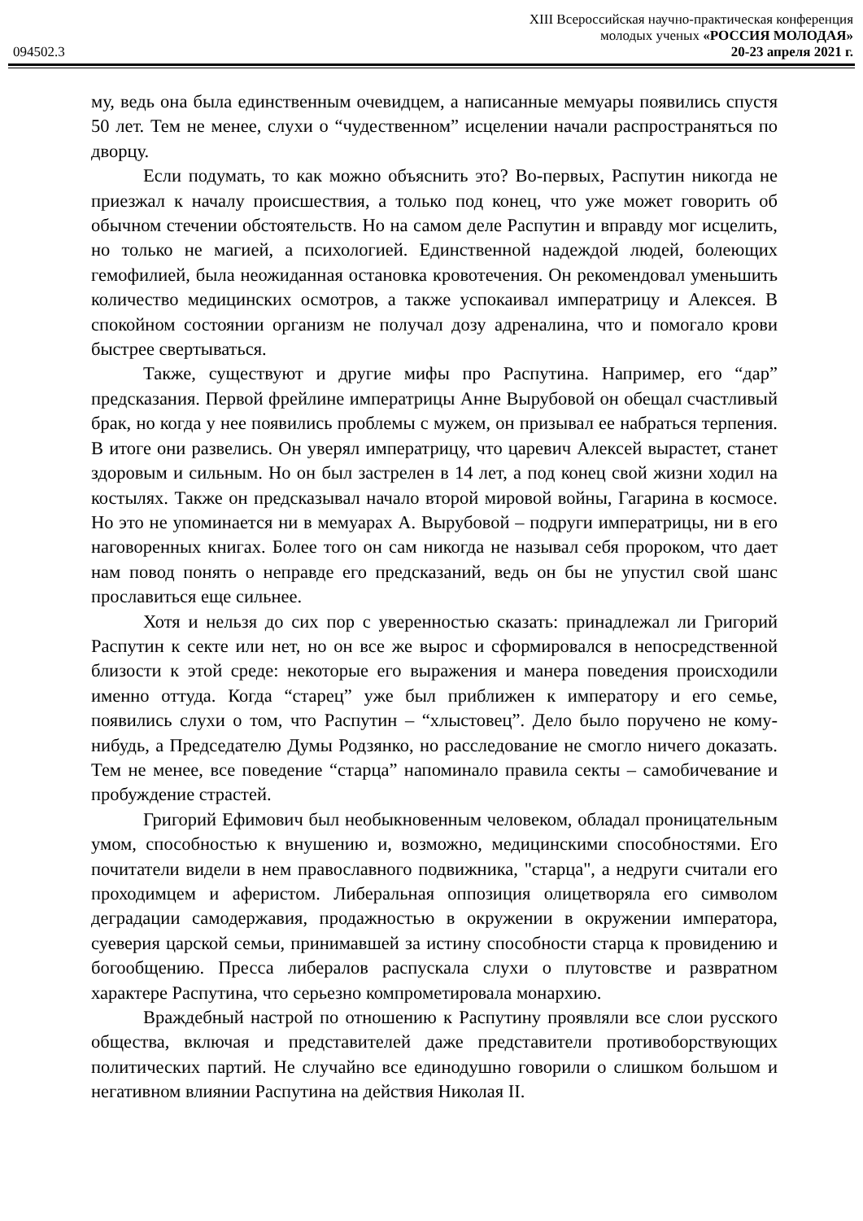XIII Всероссийская научно-практическая конференция
молодых ученых «РОССИЯ МОЛОДАЯ»
094502.3 20-23 апреля 2021 г.
му, ведь она была единственным очевидцем, а написанные мемуары появились спустя 50 лет. Тем не менее, слухи о “чудественном” исцелении начали распространяться по дворцу.
Если подумать, то как можно объяснить это? Во-первых, Распутин никогда не приезжал к началу происшествия, а только под конец, что уже может говорить об обычном стечении обстоятельств. Но на самом деле Распутин и вправду мог исцелить, но только не магией, а психологией. Единственной надеждой людей, болеющих гемофилией, была неожиданная остановка кровотечения. Он рекомендовал уменьшить количество медицинских осмотров, а также успокаивал императрицу и Алексея. В спокойном состоянии организм не получал дозу адреналина, что и помогало крови быстрее свертываться.
Также, существуют и другие мифы про Распутина. Например, его “дар” предсказания. Первой фрейлине императрицы Анне Вырубовой он обещал счастливый брак, но когда у нее появились проблемы с мужем, он призывал ее набраться терпения. В итоге они развелись. Он уверял императрицу, что царевич Алексей вырастет, станет здоровым и сильным. Но он был застрелен в 14 лет, а под конец свой жизни ходил на костылях. Также он предсказывал начало второй мировой войны, Гагарина в космосе. Но это не упоминается ни в мемуарах А. Вырубовой – подруги императрицы, ни в его наговоренных книгах. Более того он сам никогда не называл себя пророком, что дает нам повод понять о неправде его предсказаний, ведь он бы не упустил свой шанс прославиться еще сильнее.
Хотя и нельзя до сих пор с уверенностью сказать: принадлежал ли Григорий Распутин к секте или нет, но он все же вырос и сформировался в непосредственной близости к этой среде: некоторые его выражения и манера поведения происходили именно оттуда. Когда “старец” уже был приближен к императору и его семье, появились слухи о том, что Распутин – “хлыстовец”. Дело было поручено не кому-нибудь, а Председателю Думы Родзянко, но расследование не смогло ничего доказать. Тем не менее, все поведение “старца” напоминало правила секты – самобичевание и пробуждение страстей.
Григорий Ефимович был необыкновенным человеком, обладал проницательным умом, способностью к внушению и, возможно, медицинскими способностями. Его почитатели видели в нем православного подвижника, "старца", а недруги считали его проходимцем и аферистом. Либеральная оппозиция олицетворяла его символом деградации самодержавия, продажностью в окружении в окружении императора, суеверия царской семьи, принимавшей за истину способности старца к провидению и богообщению. Пресса либералов распускала слухи о плутовстве и развратном характере Распутина, что серьезно компрометировала монархию.
Враждебный настрой по отношению к Распутину проявляли все слои русского общества, включая и представителей даже представители противоборствующих политических партий. Не случайно все единодушно говорили о слишком большом и негативном влиянии Распутина на действия Николая II.